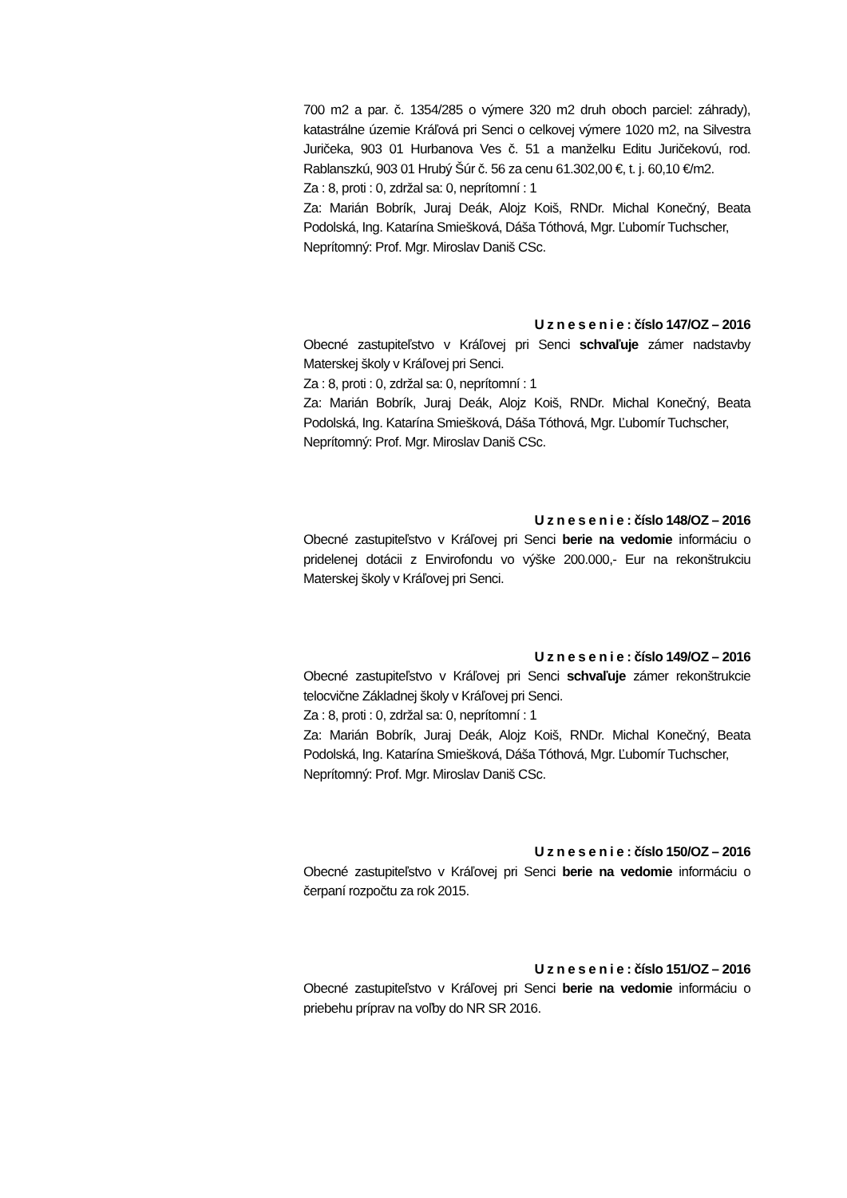700 m2 a par. č. 1354/285 o výmere 320 m2 druh oboch parciel: záhrady), katastrálne územie Kráľová pri Senci o celkovej výmere 1020 m2, na Silvestra Juričeka, 903 01 Hurbanova Ves č. 51 a manželku Editu Juričekovú, rod. Rablanszkú, 903 01 Hrubý Šúr č. 56 za cenu 61.302,00 €, t. j. 60,10 €/m2.
Za : 8, proti : 0, zdržal sa: 0, neprítomní : 1
Za: Marián Bobrík, Juraj Deák, Alojz Koiš, RNDr. Michal Konečný, Beata Podolská, Ing. Katarína Smiešková, Dáša Tóthová, Mgr. Ľubomír Tuchscher,
Neprítomný: Prof. Mgr. Miroslav Daniš CSc.
U z n e s e n i e : číslo 147/OZ – 2016
Obecné zastupiteľstvo v Kráľovej pri Senci schvaľuje zámer nadstavby Materskej školy v Kráľovej pri Senci.
Za : 8, proti : 0, zdržal sa: 0, neprítomní : 1
Za: Marián Bobrík, Juraj Deák, Alojz Koiš, RNDr. Michal Konečný, Beata Podolská, Ing. Katarína Smiešková, Dáša Tóthová, Mgr. Ľubomír Tuchscher,
Neprítomný: Prof. Mgr. Miroslav Daniš CSc.
U z n e s e n i e : číslo 148/OZ – 2016
Obecné zastupiteľstvo v Kráľovej pri Senci berie na vedomie informáciu o pridelenej dotácii z Envirofondu vo výške 200.000,- Eur na rekonštrukciu Materskej školy v Kráľovej pri Senci.
U z n e s e n i e : číslo 149/OZ – 2016
Obecné zastupiteľstvo v Kráľovej pri Senci schvaľuje zámer rekonštrukcie telocvične Základnej školy v Kráľovej pri Senci.
Za : 8, proti : 0, zdržal sa: 0, neprítomní : 1
Za: Marián Bobrík, Juraj Deák, Alojz Koiš, RNDr. Michal Konečný, Beata Podolská, Ing. Katarína Smiešková, Dáša Tóthová, Mgr. Ľubomír Tuchscher,
Neprítomný: Prof. Mgr. Miroslav Daniš CSc.
U z n e s e n i e : číslo 150/OZ – 2016
Obecné zastupiteľstvo v Kráľovej pri Senci berie na vedomie informáciu o čerpaní rozpočtu za rok 2015.
U z n e s e n i e : číslo 151/OZ – 2016
Obecné zastupiteľstvo v Kráľovej pri Senci berie na vedomie informáciu o priebehu príprav na voľby do NR SR 2016.